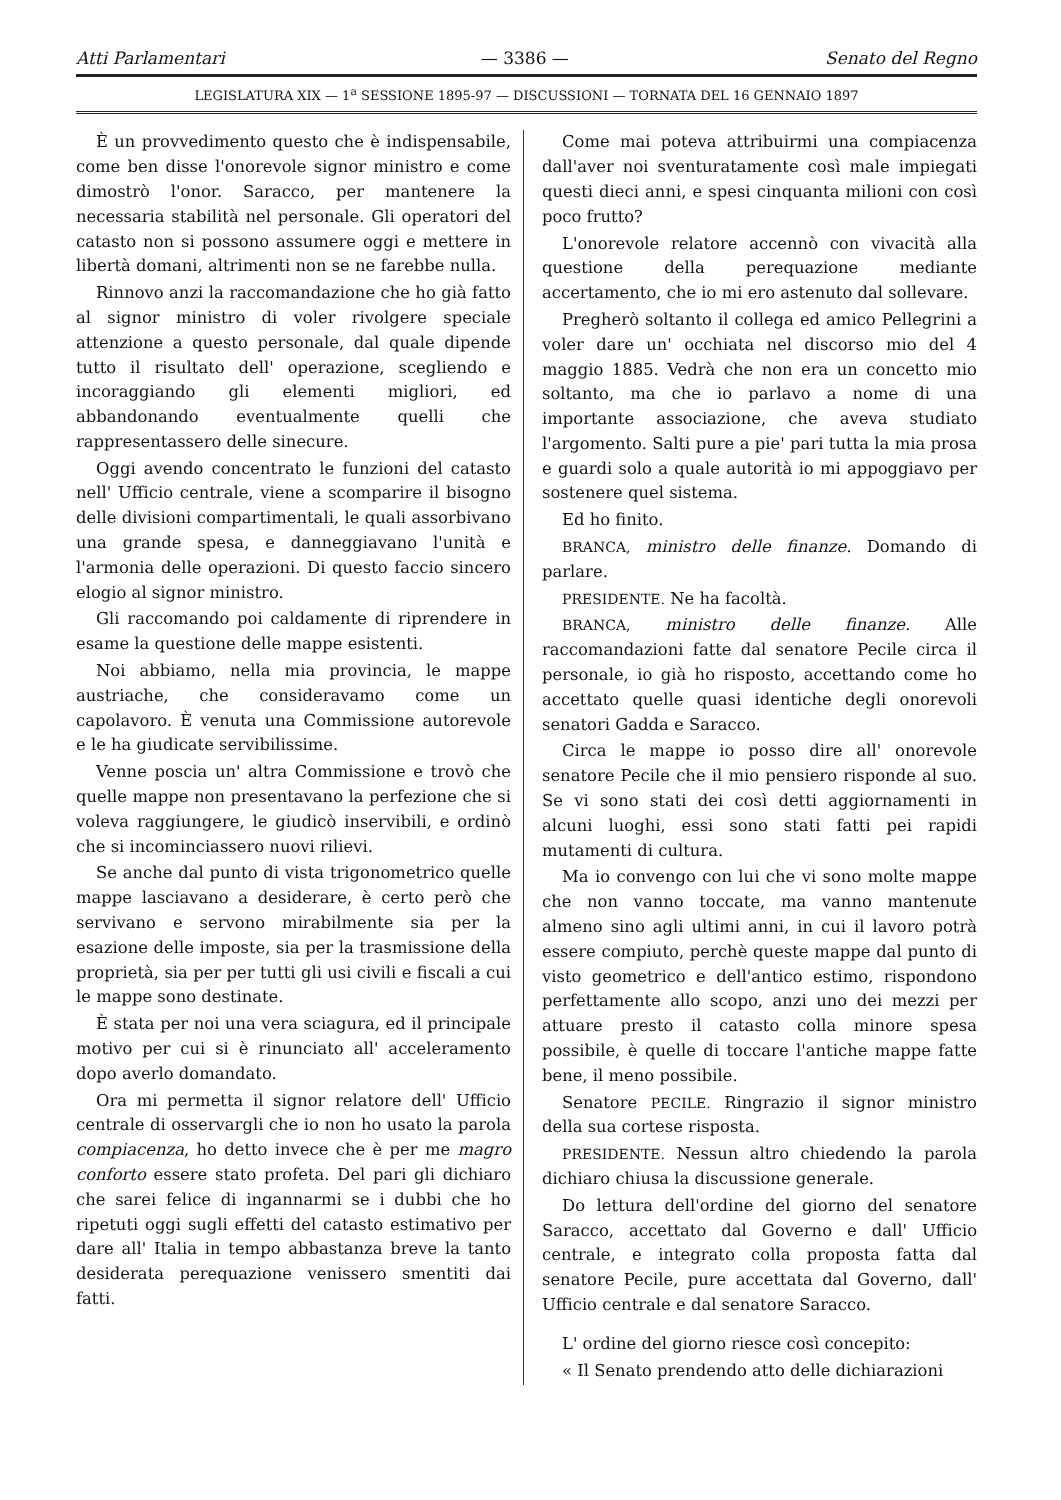Atti Parlamentari — 3386 — Senato del Regno
LEGISLATURA XIX — 1<sup>a</sup> SESSIONE 1895-97 — DISCUSSIONI — TORNATA DEL 16 GENNAIO 1897
È un provvedimento questo che è indispensabile, come ben disse l'onorevole signor ministro e come dimostrò l'onor. Saracco, per mantenere la necessaria stabilità nel personale. Gli operatori del catasto non si possono assumere oggi e mettere in libertà domani, altrimenti non se ne farebbe nulla.
Rinnovo anzi la raccomandazione che ho già fatto al signor ministro di voler rivolgere speciale attenzione a questo personale, dal quale dipende tutto il risultato dell' operazione, scegliendo e incoraggiando gli elementi migliori, ed abbandonando eventualmente quelli che rappresentassero delle sinecure.
Oggi avendo concentrato le funzioni del catasto nell' Ufficio centrale, viene a scomparire il bisogno delle divisioni compartimentali, le quali assorbivano una grande spesa, e danneggiavano l'unità e l'armonia delle operazioni. Di questo faccio sincero elogio al signor ministro.
Gli raccomando poi caldamente di riprendere in esame la questione delle mappe esistenti.
Noi abbiamo, nella mia provincia, le mappe austriache, che consideravamo come un capolavoro. È venuta una Commissione autorevole e le ha giudicate servibilissime.
Venne poscia un' altra Commissione e trovò che quelle mappe non presentavano la perfezione che si voleva raggiungere, le giudicò inservibili, e ordinò che si incominciassero nuovi rilievi.
Se anche dal punto di vista trigonometrico quelle mappe lasciavano a desiderare, è certo però che servivano e servono mirabilmente sia per la esazione delle imposte, sia per la trasmissione della proprietà, sia per per tutti gli usi civili e fiscali a cui le mappe sono destinate.
È stata per noi una vera sciagura, ed il principale motivo per cui si è rinunciato all' acceleramento dopo averlo domandato.
Ora mi permetta il signor relatore dell' Ufficio centrale di osservargli che io non ho usato la parola compiacenza, ho detto invece che è per me magro conforto essere stato profeta. Del pari gli dichiaro che sarei felice di ingannarmi se i dubbi che ho ripetuti oggi sugli effetti del catasto estimativo per dare all' Italia in tempo abbastanza breve la tanto desiderata perequazione venissero smentiti dai fatti.
Come mai poteva attribuirmi una compiacenza dall'aver noi sventuratamente così male impiegati questi dieci anni, e spesi cinquanta milioni con così poco frutto?
L'onorevole relatore accennò con vivacità alla questione della perequazione mediante accertamento, che io mi ero astenuto dal sollevare.
Pregherò soltanto il collega ed amico Pellegrini a voler dare un' occhiata nel discorso mio del 4 maggio 1885. Vedrà che non era un concetto mio soltanto, ma che io parlavo a nome di una importante associazione, che aveva studiato l'argomento. Salti pure a pie' pari tutta la mia prosa e guardi solo a quale autorità io mi appoggiavo per sostenere quel sistema.
Ed ho finito.
BRANCA, ministro delle finanze. Domando di parlare.
PRESIDENTE. Ne ha facoltà.
BRANCA, ministro delle finanze. Alle raccomandazioni fatte dal senatore Pecile circa il personale, io già ho risposto, accettando come ho accettato quelle quasi identiche degli onorevoli senatori Gadda e Saracco.
Circa le mappe io posso dire all' onorevole senatore Pecile che il mio pensiero risponde al suo. Se vi sono stati dei così detti aggiornamenti in alcuni luoghi, essi sono stati fatti pei rapidi mutamenti di cultura.
Ma io convengo con lui che vi sono molte mappe che non vanno toccate, ma vanno mantenute almeno sino agli ultimi anni, in cui il lavoro potrà essere compiuto, perchè queste mappe dal punto di visto geometrico e dell'antico estimo, rispondono perfettamente allo scopo, anzi uno dei mezzi per attuare presto il catasto colla minore spesa possibile, è quelle di toccare l'antiche mappe fatte bene, il meno possibile.
Senatore PECILE. Ringrazio il signor ministro della sua cortese risposta.
PRESIDENTE. Nessun altro chiedendo la parola dichiaro chiusa la discussione generale.
Do lettura dell'ordine del giorno del senatore Saracco, accettato dal Governo e dall' Ufficio centrale, e integrato colla proposta fatta dal senatore Pecile, pure accettata dal Governo, dall' Ufficio centrale e dal senatore Saracco.
L' ordine del giorno riesce così concepito:
« Il Senato prendendo atto delle dichiarazioni